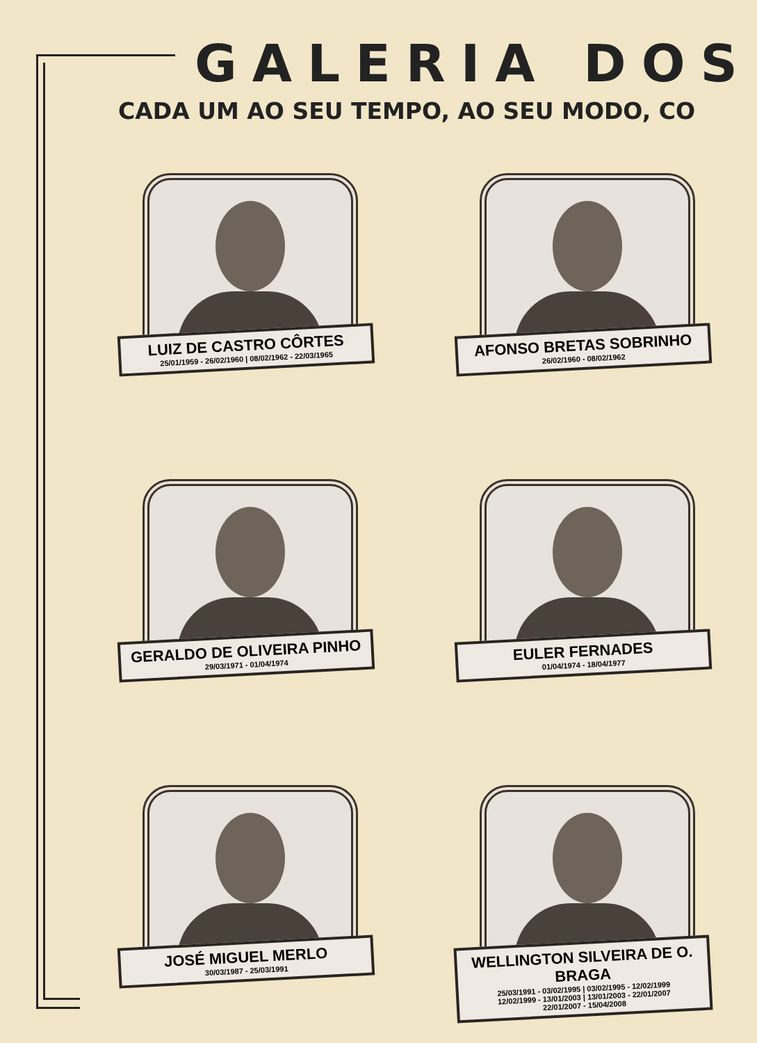GALERIA DOS
CADA UM AO SEU TEMPO, AO SEU MODO, CO
LUIZ DE CASTRO CÔRTES
25/01/1959 - 26/02/1960 | 08/02/1962 - 22/03/1965
AFONSO BRETAS SOBRINHO
26/02/1960 - 08/02/1962
GERALDO DE OLIVEIRA PINHO
29/03/1971 - 01/04/1974
EULER FERNADES
01/04/1974 - 18/04/1977
JOSÉ MIGUEL MERLO
30/03/1987 - 25/03/1991
WELLINGTON SILVEIRA DE O. BRAGA
25/03/1991 - 03/02/1995 | 03/02/1995 - 12/02/1999
12/02/1999 - 13/01/2003 | 13/01/2003 - 22/01/2007
22/01/2007 - 15/04/2008